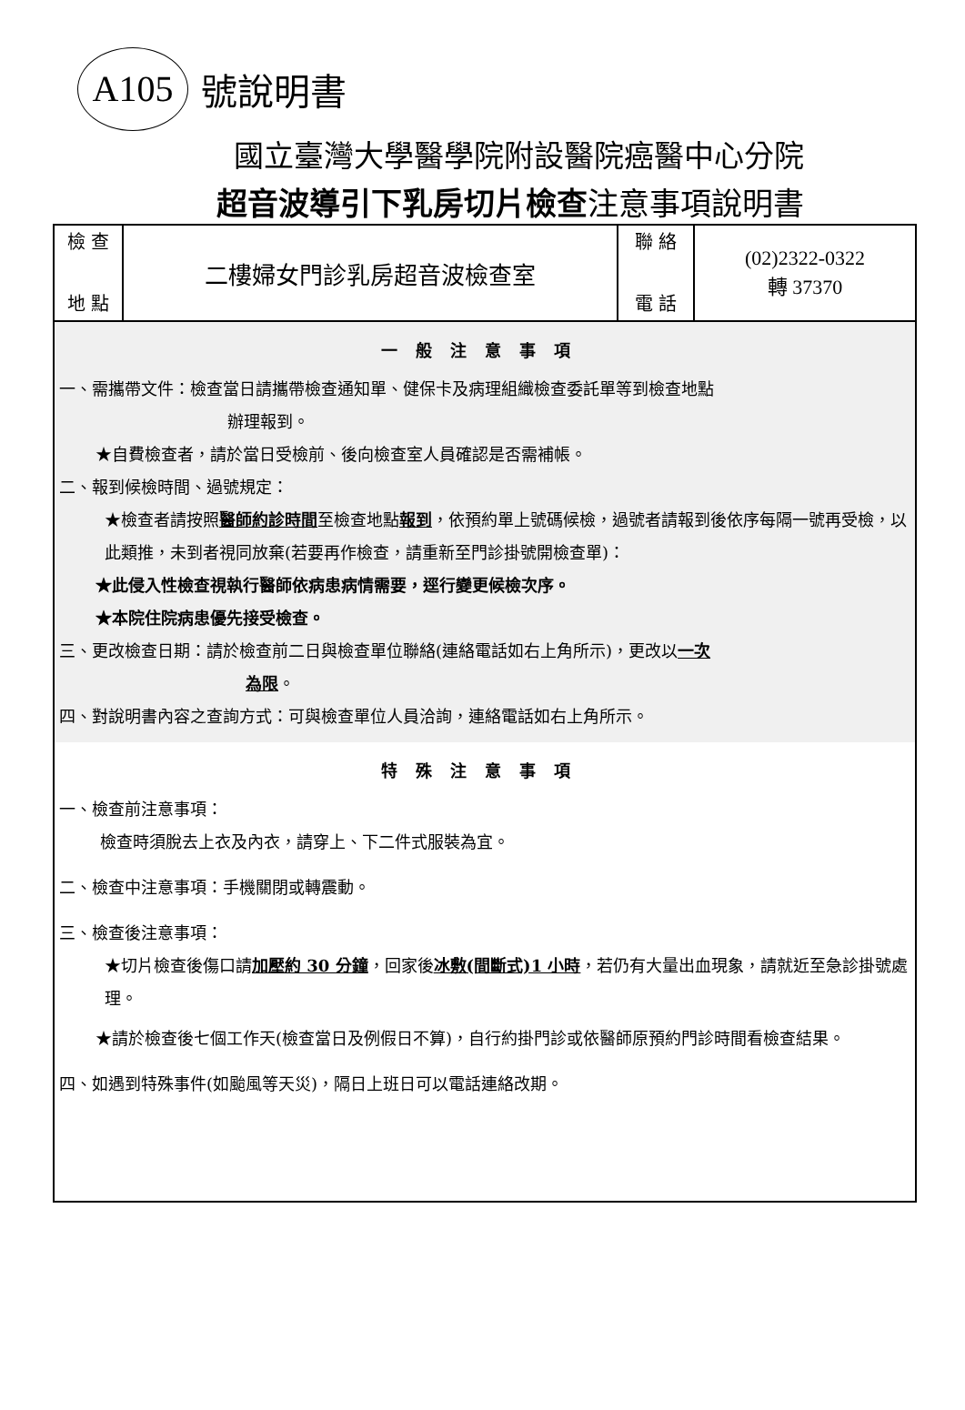A105
號說明書
國立臺灣大學醫學院附設醫院癌醫中心分院
超音波導引下乳房切片檢查注意事項說明書
| 檢 查 地 點 | 二樓婦女門診乳房超音波檢查室 | 聯 絡 電 話 | (02)2322-0322 轉 37370 |
一般注意事項
一、需攜帶文件：檢查當日請攜帶檢查通知單、健保卡及病理組織檢查委託單等到檢查地點
辦理報到。
★自費檢查者，請於當日受檢前、後向檢查室人員確認是否需補帳。
二、報到候檢時間、過號規定：
★檢查者請按照醫師約診時間至檢查地點報到，依預約單上號碼候檢，過號者請報到後依序每隔一號再受檢，以此類推，未到者視同放棄(若要再作檢查，請重新至門診掛號開檢查單)：
★此侵入性檢查視執行醫師依病患病情需要，逕行變更候檢次序。
★本院住院病患優先接受檢查。
三、更改檢查日期：請於檢查前二日與檢查單位聯絡(連絡電話如右上角所示)，更改以一次
為限。
四、對說明書內容之查詢方式：可與檢查單位人員洽詢，連絡電話如右上角所示。
特殊注意事項
一、檢查前注意事項：
檢查時須脫去上衣及內衣，請穿上、下二件式服裝為宜。
二、檢查中注意事項：手機關閉或轉震動。
三、檢查後注意事項：
★切片檢查後傷口請加壓約 30 分鐘，回家後冰敷(間斷式)1 小時，若仍有大量出血現象，請就近至急診掛號處理。
★請於檢查後七個工作天(檢查當日及例假日不算)，自行約掛門診或依醫師原預約門診時間看檢查結果。
四、如遇到特殊事件(如颱風等天災)，隔日上班日可以電話連絡改期。